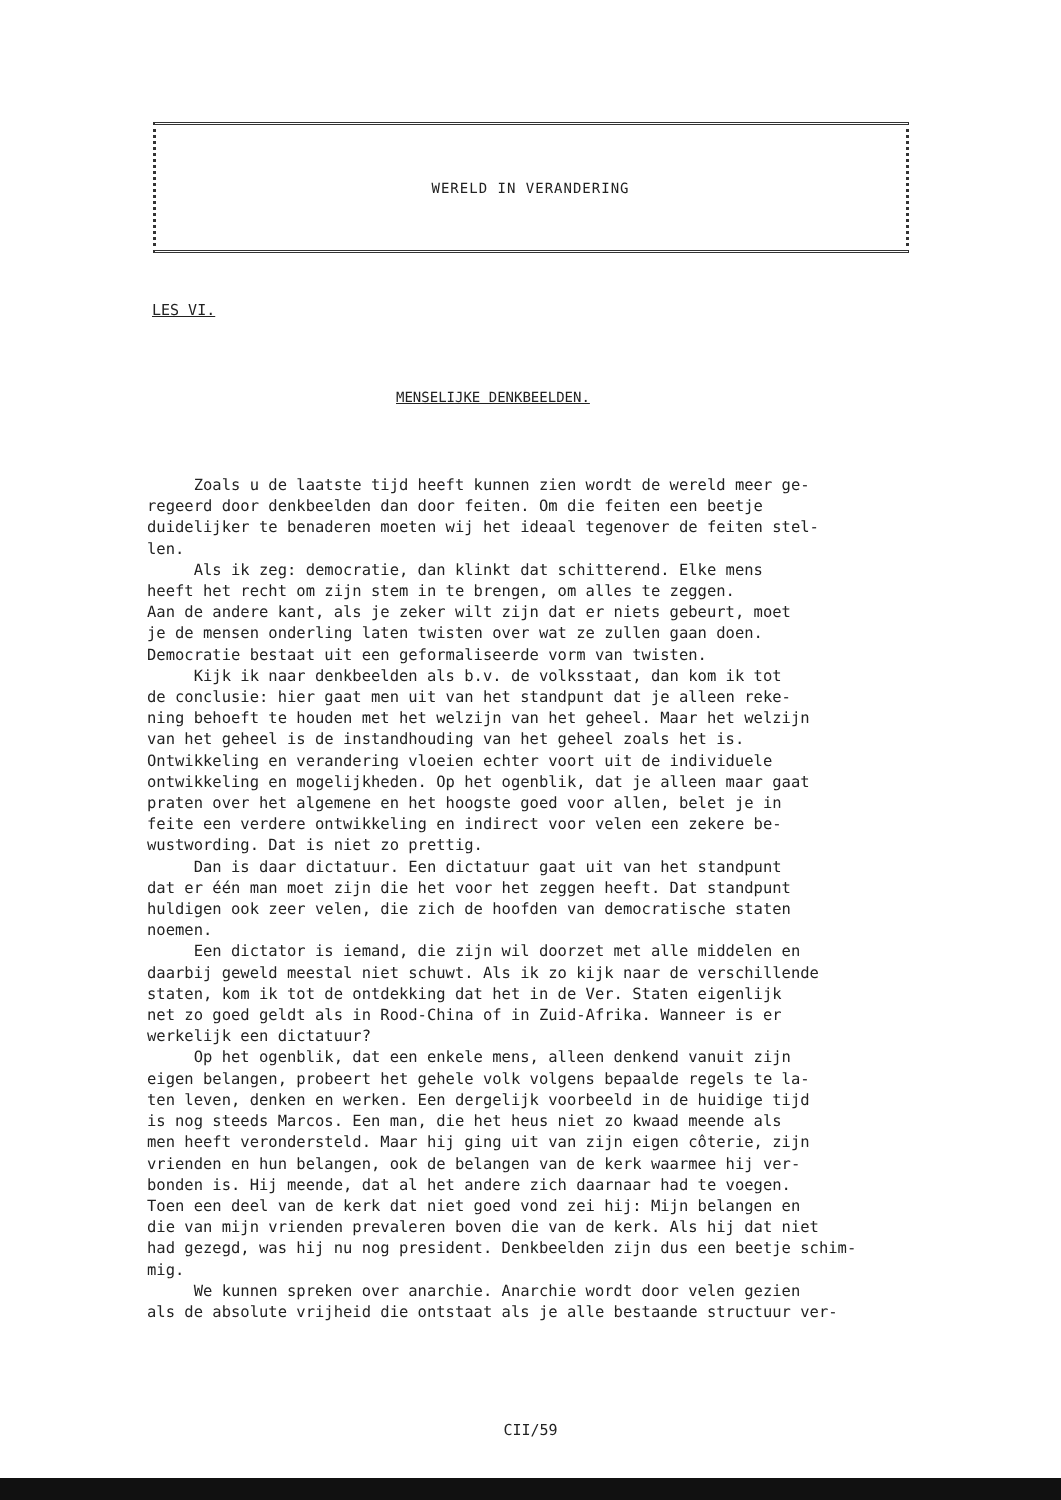WERELD IN VERANDERING
LES VI.
MENSELIJKE DENKBEELDEN.
Zoals u de laatste tijd heeft kunnen zien wordt de wereld meer ge- regeerd door denkbeelden dan door feiten. Om die feiten een beetje duidelijker te benaderen moeten wij het ideaal tegenover de feiten stel- len. Als ik zeg: democratie, dan klinkt dat schitterend. Elke mens heeft het recht om zijn stem in te brengen, om alles te zeggen. Aan de andere kant, als je zeker wilt zijn dat er niets gebeurt, moet je de mensen onderling laten twisten over wat ze zullen gaan doen. Democratie bestaat uit een geformaliseerde vorm van twisten. Kijk ik naar denkbeelden als b.v. de volksstaat, dan kom ik tot de conclusie: hier gaat men uit van het standpunt dat je alleen reke- ning behoeft te houden met het welzijn van het geheel. Maar het welzijn van het geheel is de instandhouding van het geheel zoals het is. Ontwikkeling en verandering vloeien echter voort uit de individuele ontwikkeling en mogelijkheden. Op het ogenblik, dat je alleen maar gaat praten over het algemene en het hoogste goed voor allen, belet je in feite een verdere ontwikkeling en indirect voor velen een zekere be- wustwording. Dat is niet zo prettig. Dan is daar dictatuur. Een dictatuur gaat uit van het standpunt dat er één man moet zijn die het voor het zeggen heeft. Dat standpunt huldigen ook zeer velen, die zich de hoofden van democratische staten noemen. Een dictator is iemand, die zijn wil doorzet met alle middelen en daarbij geweld meestal niet schuwt. Als ik zo kijk naar de verschillende staten, kom ik tot de ontdekking dat het in de Ver. Staten eigenlijk net zo goed geldt als in Rood-China of in Zuid-Afrika. Wanneer is er werkelijk een dictatuur? Op het ogenblik, dat een enkele mens, alleen denkend vanuit zijn eigen belangen, probeert het gehele volk volgens bepaalde regels te la- ten leven, denken en werken. Een dergelijk voorbeeld in de huidige tijd is nog steeds Marcos. Een man, die het heus niet zo kwaad meende als men heeft verondersteld. Maar hij ging uit van zijn eigen côterie, zijn vrienden en hun belangen, ook de belangen van de kerk waarmee hij ver- bonden is. Hij meende, dat al het andere zich daarnaar had te voegen. Toen een deel van de kerk dat niet goed vond zei hij: Mijn belangen en die van mijn vrienden prevaleren boven die van de kerk. Als hij dat niet had gezegd, was hij nu nog president. Denkbeelden zijn dus een beetje schim- mig. We kunnen spreken over anarchie. Anarchie wordt door velen gezien als de absolute vrijheid die ontstaat als je alle bestaande structuur ver-
CII/59